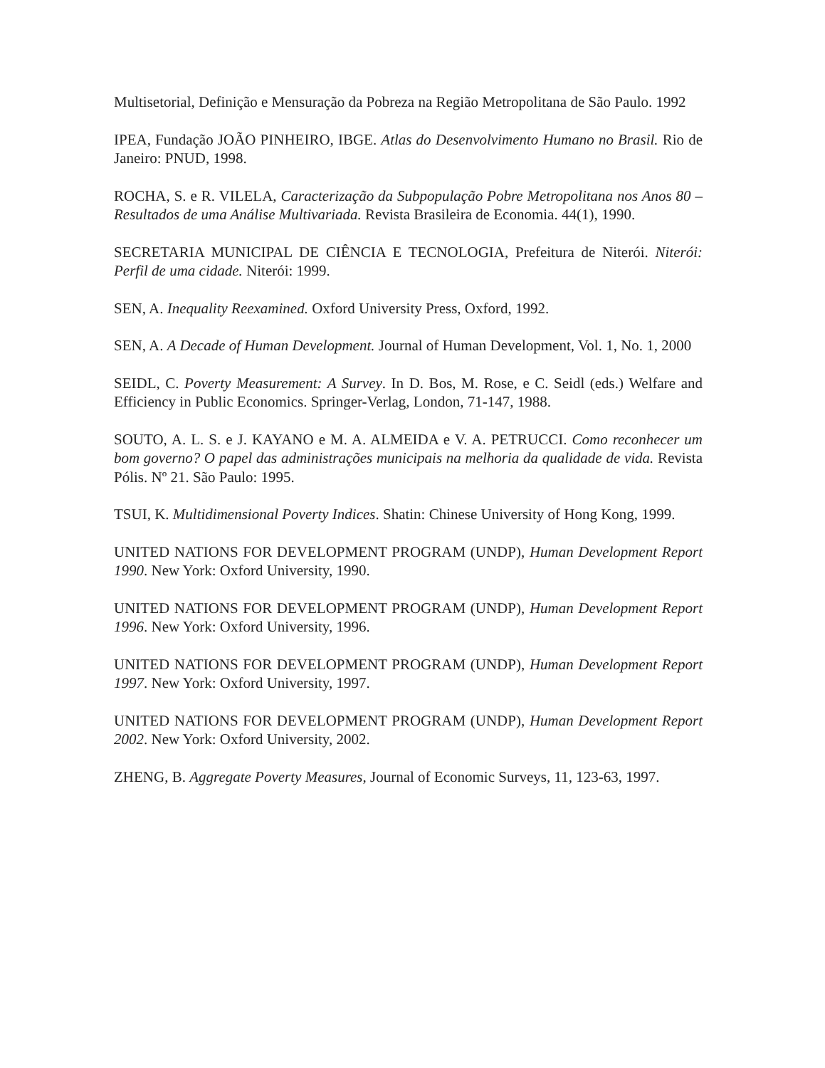Multisetorial, Definição e Mensuração da Pobreza na Região Metropolitana de São Paulo. 1992
IPEA, Fundação JOÃO PINHEIRO, IBGE. Atlas do Desenvolvimento Humano no Brasil. Rio de Janeiro: PNUD, 1998.
ROCHA, S. e R. VILELA, Caracterização da Subpopulação Pobre Metropolitana nos Anos 80 – Resultados de uma Análise Multivariada. Revista Brasileira de Economia. 44(1), 1990.
SECRETARIA MUNICIPAL DE CIÊNCIA E TECNOLOGIA, Prefeitura de Niterói. Niterói: Perfil de uma cidade. Niterói: 1999.
SEN, A. Inequality Reexamined. Oxford University Press, Oxford, 1992.
SEN, A. A Decade of Human Development. Journal of Human Development, Vol. 1, No. 1, 2000
SEIDL, C. Poverty Measurement: A Survey. In D. Bos, M. Rose, e C. Seidl (eds.) Welfare and Efficiency in Public Economics. Springer-Verlag, London, 71-147, 1988.
SOUTO, A. L. S. e J. KAYANO e M. A. ALMEIDA e V. A. PETRUCCI. Como reconhecer um bom governo? O papel das administrações municipais na melhoria da qualidade de vida. Revista Pólis. Nº 21. São Paulo: 1995.
TSUI, K. Multidimensional Poverty Indices. Shatin: Chinese University of Hong Kong, 1999.
UNITED NATIONS FOR DEVELOPMENT PROGRAM (UNDP), Human Development Report 1990. New York: Oxford University, 1990.
UNITED NATIONS FOR DEVELOPMENT PROGRAM (UNDP), Human Development Report 1996. New York: Oxford University, 1996.
UNITED NATIONS FOR DEVELOPMENT PROGRAM (UNDP), Human Development Report 1997. New York: Oxford University, 1997.
UNITED NATIONS FOR DEVELOPMENT PROGRAM (UNDP), Human Development Report 2002. New York: Oxford University, 2002.
ZHENG, B. Aggregate Poverty Measures, Journal of Economic Surveys, 11, 123-63, 1997.